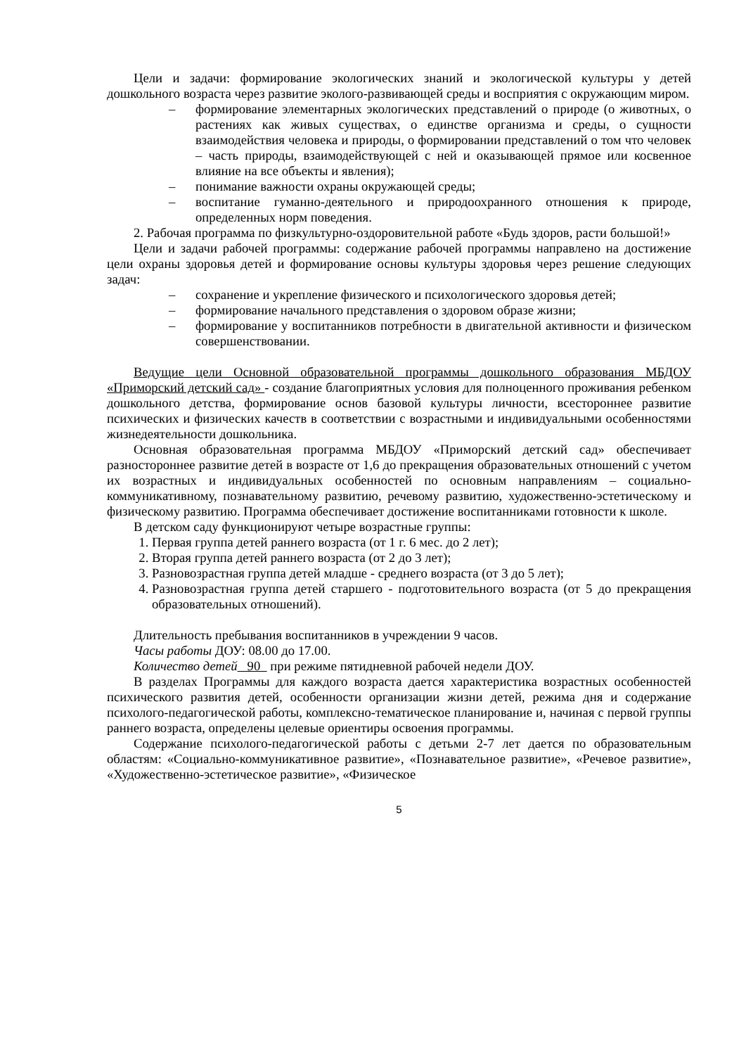Цели и задачи: формирование экологических знаний и экологической культуры у детей дошкольного возраста через развитие эколого-развивающей среды и восприятия с окружающим миром.
– формирование элементарных экологических представлений о природе (о животных, о растениях как живых существах, о единстве организма и среды, о сущности взаимодействия человека и природы, о формировании представлений о том что человек – часть природы, взаимодействующей с ней и оказывающей прямое или косвенное влияние на все объекты и явления);
– понимание важности охраны окружающей среды;
– воспитание гуманно-деятельного и природоохранного отношения к природе, определенных норм поведения.
2. Рабочая программа по физкультурно-оздоровительной работе «Будь здоров, расти большой!»
Цели и задачи рабочей программы: содержание рабочей программы направлено на достижение цели охраны здоровья детей и формирование основы культуры здоровья через решение следующих задач:
– сохранение и укрепление физического и психологического здоровья детей;
– формирование начального представления о здоровом образе жизни;
– формирование у воспитанников потребности в двигательной активности и физическом совершенствовании.
Ведущие цели Основной образовательной программы дошкольного образования МБДОУ «Приморский детский сад» - создание благоприятных условия для полноценного проживания ребенком дошкольного детства, формирование основ базовой культуры личности, всестороннее развитие психических и физических качеств в соответствии с возрастными и индивидуальными особенностями жизнедеятельности дошкольника.
Основная образовательная программа МБДОУ «Приморский детский сад» обеспечивает разностороннее развитие детей в возрасте от 1,6 до прекращения образовательных отношений с учетом их возрастных и индивидуальных особенностей по основным направлениям – социально-коммуникативному, познавательному развитию, речевому развитию, художественно-эстетическому и физическому развитию. Программа обеспечивает достижение воспитанниками готовности к школе.
В детском саду функционируют четыре возрастные группы:
1. Первая группа детей раннего возраста (от 1 г. 6 мес. до 2 лет);
2. Вторая группа детей раннего возраста (от 2 до 3 лет);
3. Разновозрастная группа детей младше - среднего возраста (от 3 до 5 лет);
4. Разновозрастная группа детей старшего - подготовительного возраста (от 5 до прекращения образовательных отношений).
Длительность пребывания воспитанников в учреждении 9 часов.
Часы работы ДОУ: 08.00 до 17.00.
Количество детей 90 при режиме пятидневной рабочей недели ДОУ.
В разделах Программы для каждого возраста дается характеристика возрастных особенностей психического развития детей, особенности организации жизни детей, режима дня и содержание психолого-педагогической работы, комплексно-тематическое планирование и, начиная с первой группы раннего возраста, определены целевые ориентиры освоения программы.
Содержание психолого-педагогической работы с детьми 2-7 лет дается по образовательным областям: «Социально-коммуникативное развитие», «Познавательное развитие», «Речевое развитие», «Художественно-эстетическое развитие», «Физическое
5